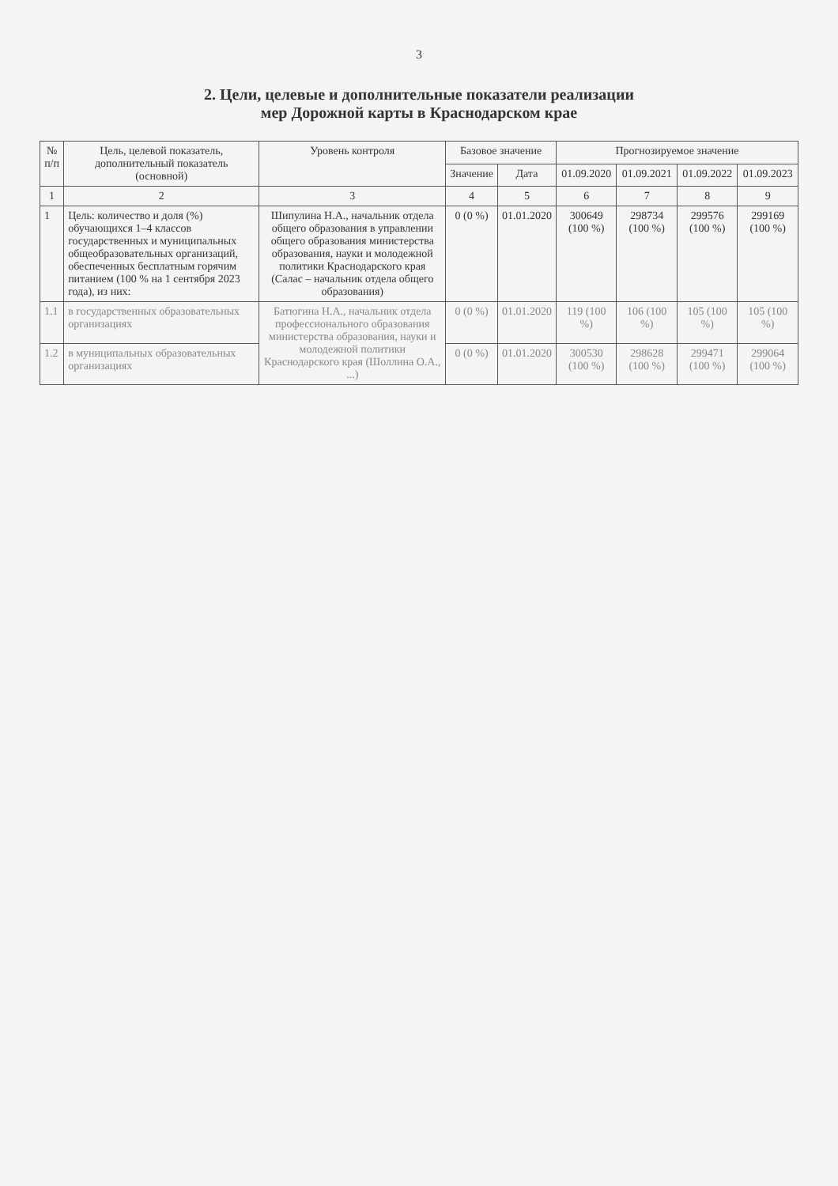3
2. Цели, целевые и дополнительные показатели реализации
мер Дорожной карты в Краснодарском крае
| № п/п | Цель, целевой показатель, дополнительный показатель (основной) | Уровень контроля | Базовое значение | | Прогнозируемое значение | | | |
| --- | --- | --- | --- | --- | --- | --- | --- | --- |
| | | | Значение | Дата | 01.09.2020 | 01.09.2021 | 01.09.2022 | 01.09.2023 |
| 1 | 2 | 3 | 4 | 5 | 6 | 7 | 8 | 9 |
| 1 | Цель: количество и доля (%) обучающихся 1–4 классов государственных и муниципальных общеобразовательных организаций, обеспеченных бесплатным горячим питанием (100 % на 1 сентября 2023 года), из них: | Шипулина Н.А., начальник отдела общего образования в управлении общего образования министерства образования, науки и молодежной политики Краснодарского края (Салас – начальник отдела общего образования) | 0 (0 %) | 01.01.2020 | 300649 (100 %) | 298734 (100 %) | 299576 (100 %) | 299169 (100 %) |
| 1.1 | в государственных образовательных организациях | Батюгина Н.А., начальник отдела профессионального образования министерства образования, науки и молодежной политики Краснодарского края (Шоллина О.А., ...) | 0 (0 %) | 01.01.2020 | 119 (100 %) | 106 (100 %) | 105 (100 %) | 105 (100 %) |
| 1.2 | в муниципальных образовательных организациях | | 0 (0 %) | 01.01.2020 | 300530 (100 %) | 298628 (100 %) | 299471 (100 %) | 299064 (100 %) |